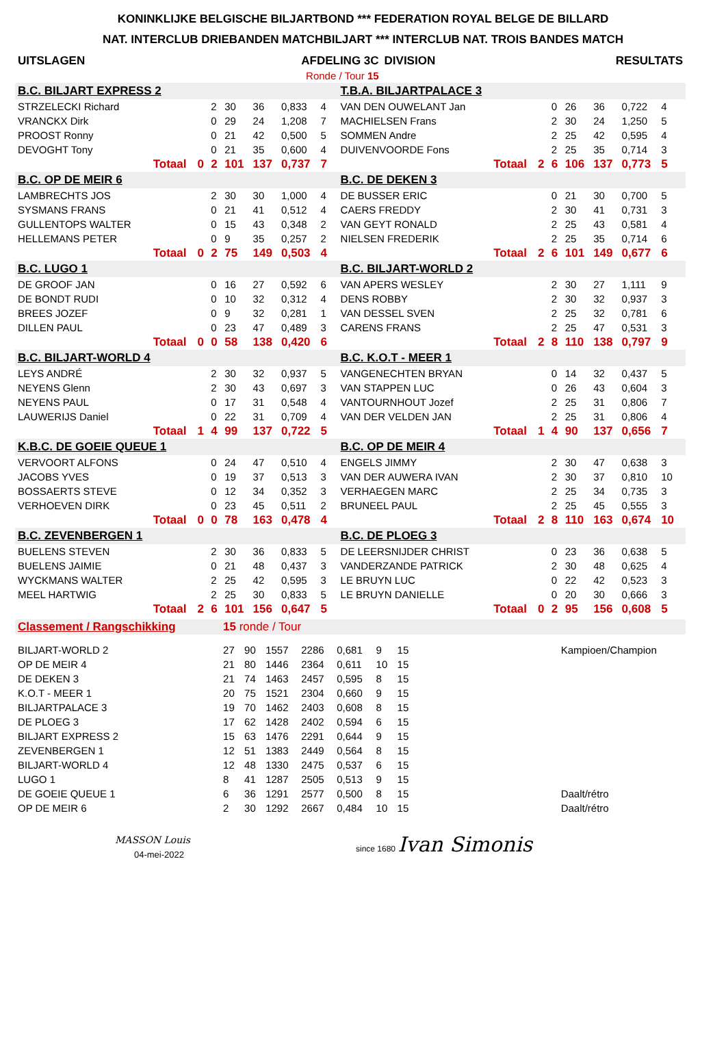KONINKLIJKE BELGISCHE BILJARTBOND *** FEDERATION ROYAL BELGE DE BILLARD
NAT. INTERCLUB DRIEBANDEN MATCHBILJART *** INTERCLUB NAT. TROIS BANDES MATCH
| UITSLAGEN | AFDELING 3C | DIVISION | RESULTATS |
| | Ronde / Tour 15 | | |
| B.C. BILJART EXPRESS 2 | | | | | | | | | T.B.A. BILJARTPALACE 3 | | | | | | | | |
| STRZELECKI Richard | | | 2 | 30 | 36 | 0,833 | 4 | | VAN DEN OUWELANT Jan | | | 0 | 26 | 36 | 0,722 | 4 | |
| VRANCKX Dirk | | | 0 | 29 | 24 | 1,208 | 7 | | MACHIELSEN Frans | | | 2 | 30 | 24 | 1,250 | 5 | |
| PROOST Ronny | | | 0 | 21 | 42 | 0,500 | 5 | | SOMMEN Andre | | | 2 | 25 | 42 | 0,595 | 4 | |
| DEVOGHT Tony | | | 0 | 21 | 35 | 0,600 | 4 | | DUIVENVOORDE Fons | | | 2 | 25 | 35 | 0,714 | 3 | |
| | Totaal | 0 | 2 | 101 | 137 | 0,737 | 7 | | | Totaal | 2 | 6 | 106 | 137 | 0,773 | 5 | |
| B.C. OP DE MEIR 6 | | | | | | | | | B.C. DE DEKEN 3 | | | | | | | | |
| LAMBRECHTS JOS | | | 2 | 30 | 30 | 1,000 | 4 | | DE BUSSER ERIC | | | 0 | 21 | 30 | 0,700 | 5 | |
| SYSMANS FRANS | | | 0 | 21 | 41 | 0,512 | 4 | | CAERS FREDDY | | | 2 | 30 | 41 | 0,731 | 3 | |
| GULLENTOPS WALTER | | | 0 | 15 | 43 | 0,348 | 2 | | VAN GEYT RONALD | | | 2 | 25 | 43 | 0,581 | 4 | |
| HELLEMANS PETER | | | 0 | 9 | 35 | 0,257 | 2 | | NIELSEN FREDERIK | | | 2 | 25 | 35 | 0,714 | 6 | |
| | Totaal | 0 | 2 | 75 | 149 | 0,503 | 4 | | | Totaal | 2 | 6 | 101 | 149 | 0,677 | 6 | |
| B.C. LUGO 1 | | | | | | | | | B.C. BILJART-WORLD 2 | | | | | | | | |
| DE GROOF JAN | | | 0 | 16 | 27 | 0,592 | 6 | | VAN APERS WESLEY | | | 2 | 30 | 27 | 1,111 | 9 | |
| DE BONDT RUDI | | | 0 | 10 | 32 | 0,312 | 4 | | DENS ROBBY | | | 2 | 30 | 32 | 0,937 | 3 | |
| BREES JOZEF | | | 0 | 9 | 32 | 0,281 | 1 | | VAN DESSEL SVEN | | | 2 | 25 | 32 | 0,781 | 6 | |
| DILLEN PAUL | | | 0 | 23 | 47 | 0,489 | 3 | | CARENS FRANS | | | 2 | 25 | 47 | 0,531 | 3 | |
| | Totaal | 0 | 0 | 58 | 138 | 0,420 | 6 | | | Totaal | 2 | 8 | 110 | 138 | 0,797 | 9 | |
| B.C. BILJART-WORLD 4 | | | | | | | | | B.C. K.O.T - MEER 1 | | | | | | | | |
| LEYS ANDRÉ | | | 2 | 30 | 32 | 0,937 | 5 | | VANGENECHTEN BRYAN | | | 0 | 14 | 32 | 0,437 | 5 | |
| NEYENS Glenn | | | 2 | 30 | 43 | 0,697 | 3 | | VAN STAPPEN LUC | | | 0 | 26 | 43 | 0,604 | 3 | |
| NEYENS PAUL | | | 0 | 17 | 31 | 0,548 | 4 | | VANTOURNHOUT Jozef | | | 2 | 25 | 31 | 0,806 | 7 | |
| LAUWERIJS Daniel | | | 0 | 22 | 31 | 0,709 | 4 | | VAN DER VELDEN JAN | | | 2 | 25 | 31 | 0,806 | 4 | |
| | Totaal | 1 | 4 | 99 | 137 | 0,722 | 5 | | | Totaal | 1 | 4 | 90 | 137 | 0,656 | 7 | |
| K.B.C. DE GOEIE QUEUE 1 | | | | | | | | | B.C. OP DE MEIR 4 | | | | | | | | |
| VERVOORT ALFONS | | | 0 | 24 | 47 | 0,510 | 4 | | ENGELS JIMMY | | | 2 | 30 | 47 | 0,638 | 3 | |
| JACOBS YVES | | | 0 | 19 | 37 | 0,513 | 3 | | VAN DER AUWERA IVAN | | | 2 | 30 | 37 | 0,810 | 10 | |
| BOSSAERTS STEVE | | | 0 | 12 | 34 | 0,352 | 3 | | VERHAEGEN MARC | | | 2 | 25 | 34 | 0,735 | 3 | |
| VERHOEVEN DIRK | | | 0 | 23 | 45 | 0,511 | 2 | | BRUNEEL PAUL | | | 2 | 25 | 45 | 0,555 | 3 | |
| | Totaal | 0 | 0 | 78 | 163 | 0,478 | 4 | | | Totaal | 2 | 8 | 110 | 163 | 0,674 | 10 | |
| B.C. ZEVENBERGEN 1 | | | | | | | | | B.C. DE PLOEG 3 | | | | | | | | |
| BUELENS STEVEN | | | 2 | 30 | 36 | 0,833 | 5 | | DE LEERSNIJDER CHRIST | | | 0 | 23 | 36 | 0,638 | 5 | |
| BUELENS JAIMIE | | | 0 | 21 | 48 | 0,437 | 3 | | VANDERZANDE PATRICK | | | 2 | 30 | 48 | 0,625 | 4 | |
| WYCKMANS WALTER | | | 2 | 25 | 42 | 0,595 | 3 | | LE BRUYN LUC | | | 0 | 22 | 42 | 0,523 | 3 | |
| MEEL HARTWIG | | | 2 | 25 | 30 | 0,833 | 5 | | LE BRUYN DANIELLE | | | 0 | 20 | 30 | 0,666 | 3 | |
| | Totaal | 2 | 6 | 101 | 156 | 0,647 | 5 | | | Totaal | 0 | 2 | 95 | 156 | 0,608 | 5 | |
| Classement / Rangschikking | 15 ronde / Tour | | | | | | | | |
| BILJART-WORLD 2 | 27 | 90 | 1557 | 2286 | 0,681 | 9 | 15 | | Kampioen/Champion |
| OP DE MEIR 4 | 21 | 80 | 1446 | 2364 | 0,611 | 10 | 15 | | |
| DE DEKEN 3 | 21 | 74 | 1463 | 2457 | 0,595 | 8 | 15 | | |
| K.O.T - MEER 1 | 20 | 75 | 1521 | 2304 | 0,660 | 9 | 15 | | |
| BILJARTPALACE 3 | 19 | 70 | 1462 | 2403 | 0,608 | 8 | 15 | | |
| DE PLOEG 3 | 17 | 62 | 1428 | 2402 | 0,594 | 6 | 15 | | |
| BILJART EXPRESS 2 | 15 | 63 | 1476 | 2291 | 0,644 | 9 | 15 | | |
| ZEVENBERGEN 1 | 12 | 51 | 1383 | 2449 | 0,564 | 8 | 15 | | |
| BILJART-WORLD 4 | 12 | 48 | 1330 | 2475 | 0,537 | 6 | 15 | | |
| LUGO 1 | 8 | 41 | 1287 | 2505 | 0,513 | 9 | 15 | | |
| DE GOEIE QUEUE 1 | 6 | 36 | 1291 | 2577 | 0,500 | 8 | 15 | | Daalt/rétro |
| OP DE MEIR 6 | 2 | 30 | 1292 | 2667 | 0,484 | 10 | 15 | | Daalt/rétro |
MASSON Louis
04-mei-2022
since 1680 Ivan Simonis